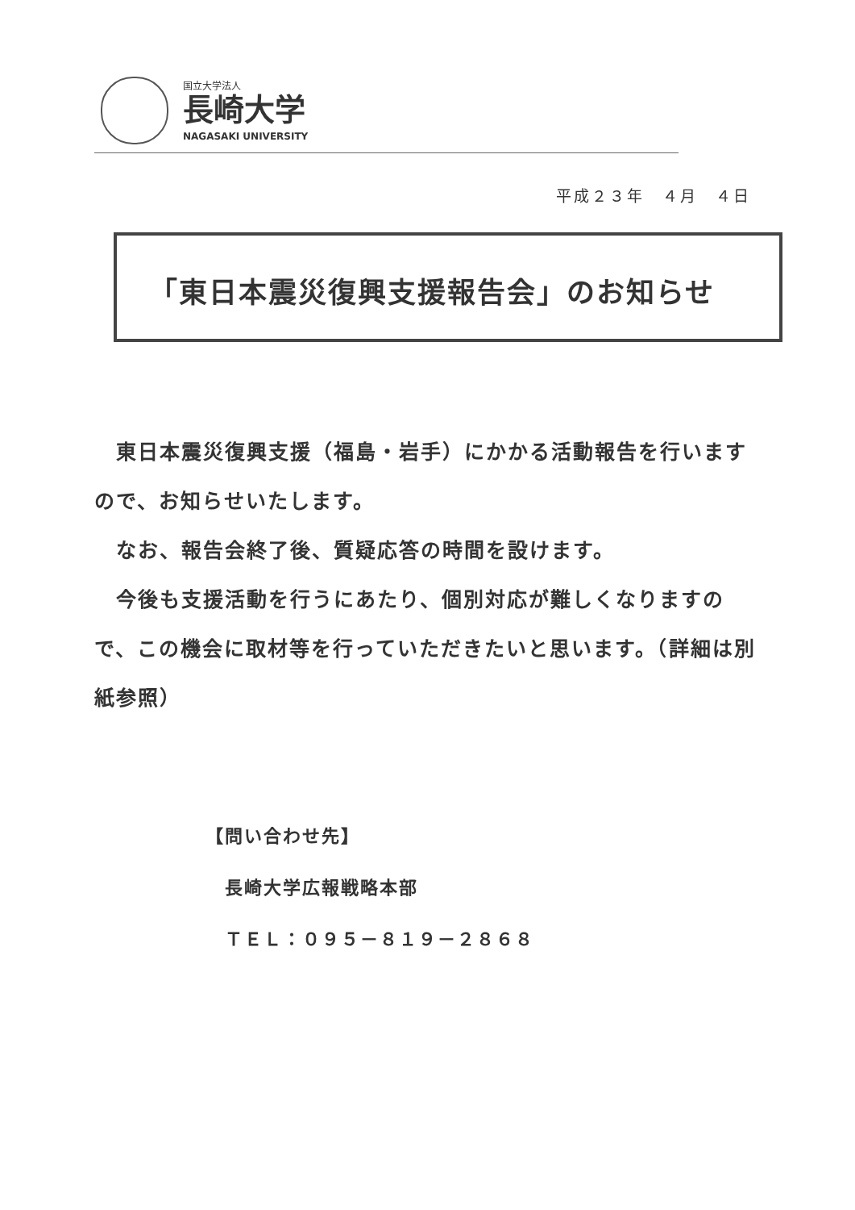国立大学法人
長崎大学
NAGASAKI UNIVERSITY
平成２３年　４月　４日
「東日本震災復興支援報告会」のお知らせ
　東日本震災復興支援（福島・岩手）にかかる活動報告を行いますので、お知らせいたします。
　なお、報告会終了後、質疑応答の時間を設けます。
　今後も支援活動を行うにあたり、個別対応が難しくなりますので、この機会に取材等を行っていただきたいと思います。（詳細は別紙参照）
【問い合わせ先】
　長崎大学広報戦略本部
　ＴＥＬ：０９５－８１９－２８６８